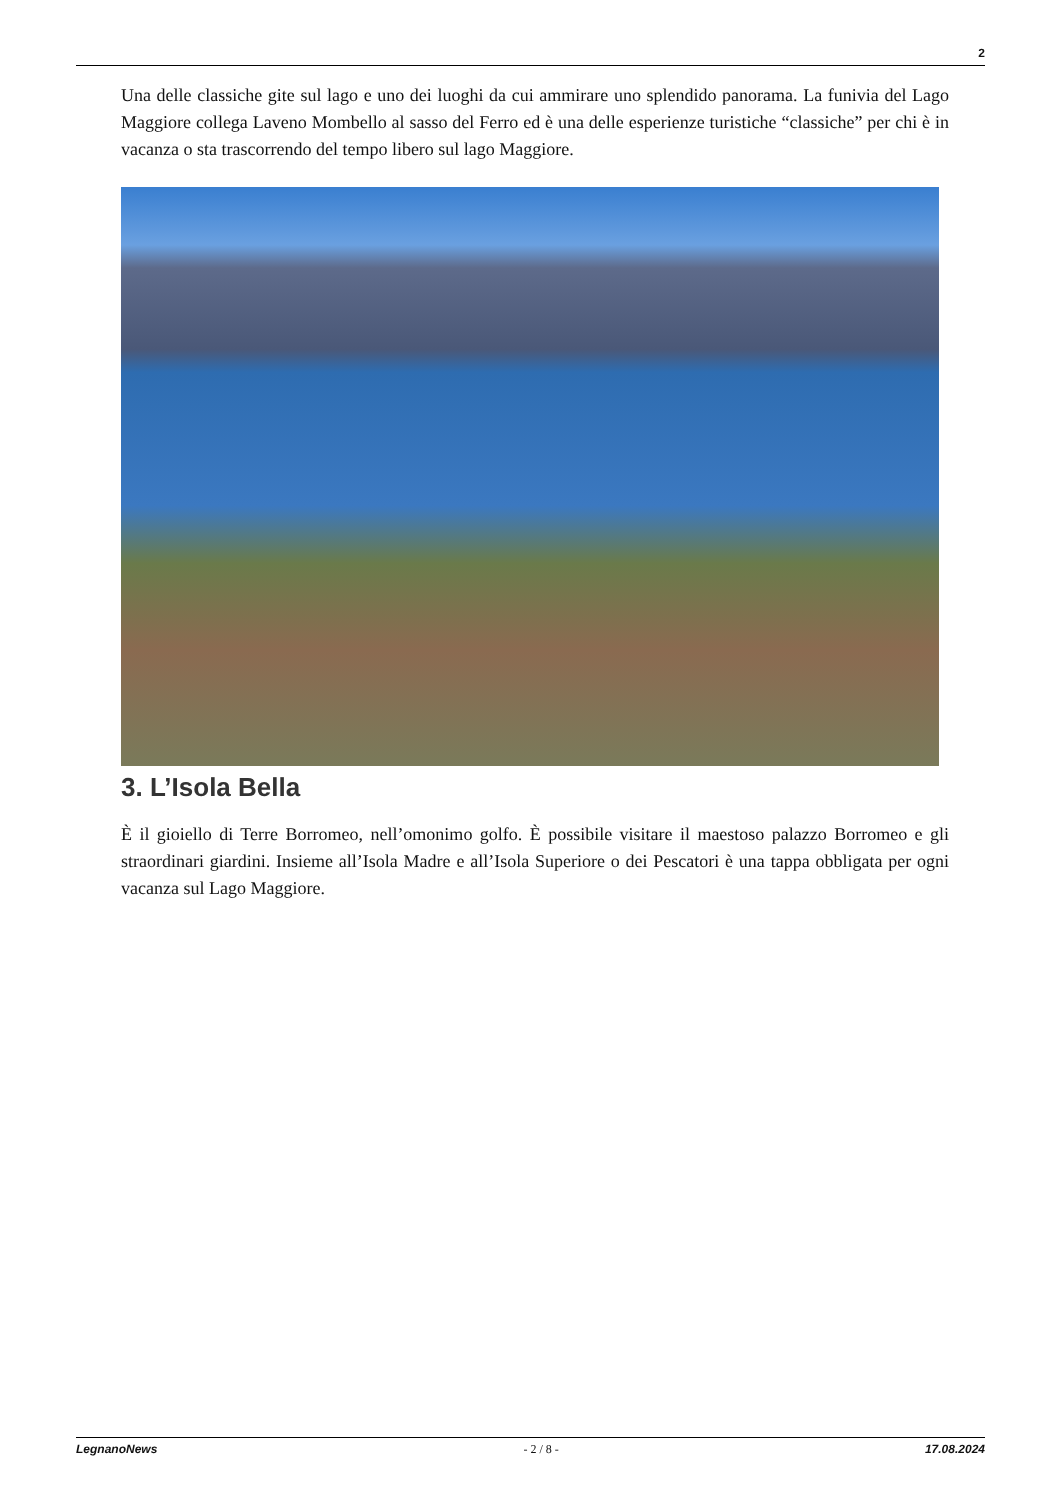2
Una delle classiche gite sul lago e uno dei luoghi da cui ammirare uno splendido panorama. La funivia del Lago Maggiore collega Laveno Mombello al sasso del Ferro ed è una delle esperienze turistiche “classiche” per chi è in vacanza o sta trascorrendo del tempo libero sul lago Maggiore.
3. L’Isola Bella
È il gioiello di Terre Borromeo, nell’omonimo golfo. È possibile visitare il maestoso palazzo Borromeo e gli straordinari giardini. Insieme all’Isola Madre e all’Isola Superiore o dei Pescatori è una tappa obbligata per ogni vacanza sul Lago Maggiore.
LegnanoNews - 2 / 8 - 17.08.2024